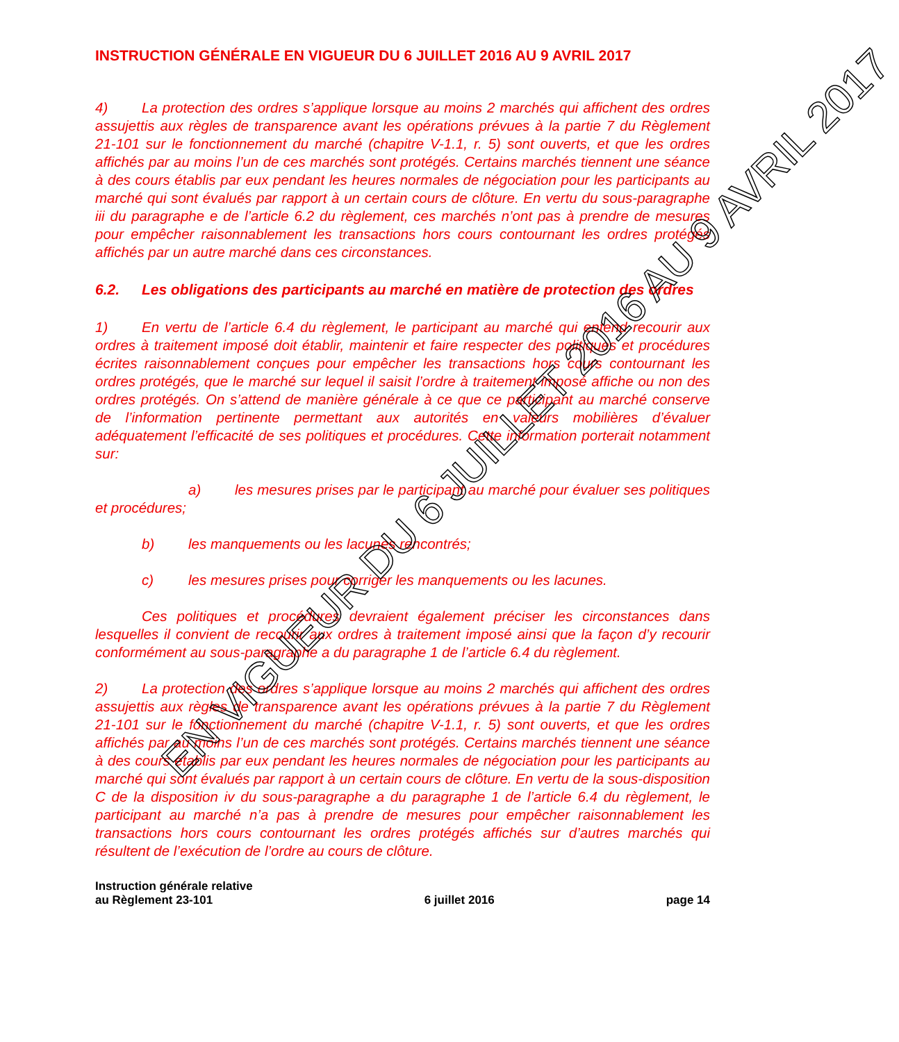INSTRUCTION GÉNÉRALE EN VIGUEUR DU 6 JUILLET 2016 AU 9 AVRIL 2017
4) La protection des ordres s’applique lorsque au moins 2 marchés qui affichent des ordres assujettis aux règles de transparence avant les opérations prévues à la partie 7 du Règlement 21-101 sur le fonctionnement du marché (chapitre V-1.1, r. 5) sont ouverts, et que les ordres affichés par au moins l’un de ces marchés sont protégés. Certains marchés tiennent une séance à des cours établis par eux pendant les heures normales de négociation pour les participants au marché qui sont évalués par rapport à un certain cours de clôture. En vertu du sous-paragraphe iii du paragraphe e de l’article 6.2 du règlement, ces marchés n’ont pas à prendre de mesures pour empêcher raisonnablement les transactions hors cours contournant les ordres protégés affichés par un autre marché dans ces circonstances.
6.2. Les obligations des participants au marché en matière de protection des ordres
1) En vertu de l’article 6.4 du règlement, le participant au marché qui entend recourir aux ordres à traitement imposé doit établir, maintenir et faire respecter des politiques et procédures écrites raisonnablement conçues pour empêcher les transactions hors cours contournant les ordres protégés, que le marché sur lequel il saisit l’ordre à traitement imposé affiche ou non des ordres protégés. On s’attend de manière générale à ce que ce participant au marché conserve de l’information pertinente permettant aux autorités en valeurs mobilières d’évaluer adéquatement l’efficacité de ses politiques et procédures. Cette information porterait notamment sur:
a) les mesures prises par le participant au marché pour évaluer ses politiques et procédures;
b) les manquements ou les lacunes rencontrés;
c) les mesures prises pour corriger les manquements ou les lacunes.
Ces politiques et procédures devraient également préciser les circonstances dans lesquelles il convient de recourir aux ordres à traitement imposé ainsi que la façon d’y recourir conformément au sous-paragraphe a du paragraphe 1 de l’article 6.4 du règlement.
2) La protection des ordres s’applique lorsque au moins 2 marchés qui affichent des ordres assujettis aux règles de transparence avant les opérations prévues à la partie 7 du Règlement 21-101 sur le fonctionnement du marché (chapitre V-1.1, r. 5) sont ouverts, et que les ordres affichés par au moins l’un de ces marchés sont protégés. Certains marchés tiennent une séance à des cours établis par eux pendant les heures normales de négociation pour les participants au marché qui sont évalués par rapport à un certain cours de clôture. En vertu de la sous-disposition C de la disposition iv du sous-paragraphe a du paragraphe 1 de l’article 6.4 du règlement, le participant au marché n’a pas à prendre de mesures pour empêcher raisonnablement les transactions hors cours contournant les ordres protégés affichés sur d’autres marchés qui résultent de l’exécution de l’ordre au cours de clôture.
Instruction générale relative
au Règlement 23-101
6 juillet 2016
page 14
EN VIGUEUR DU 6 JUILLET 2016 AU 9 AVRIL 2017